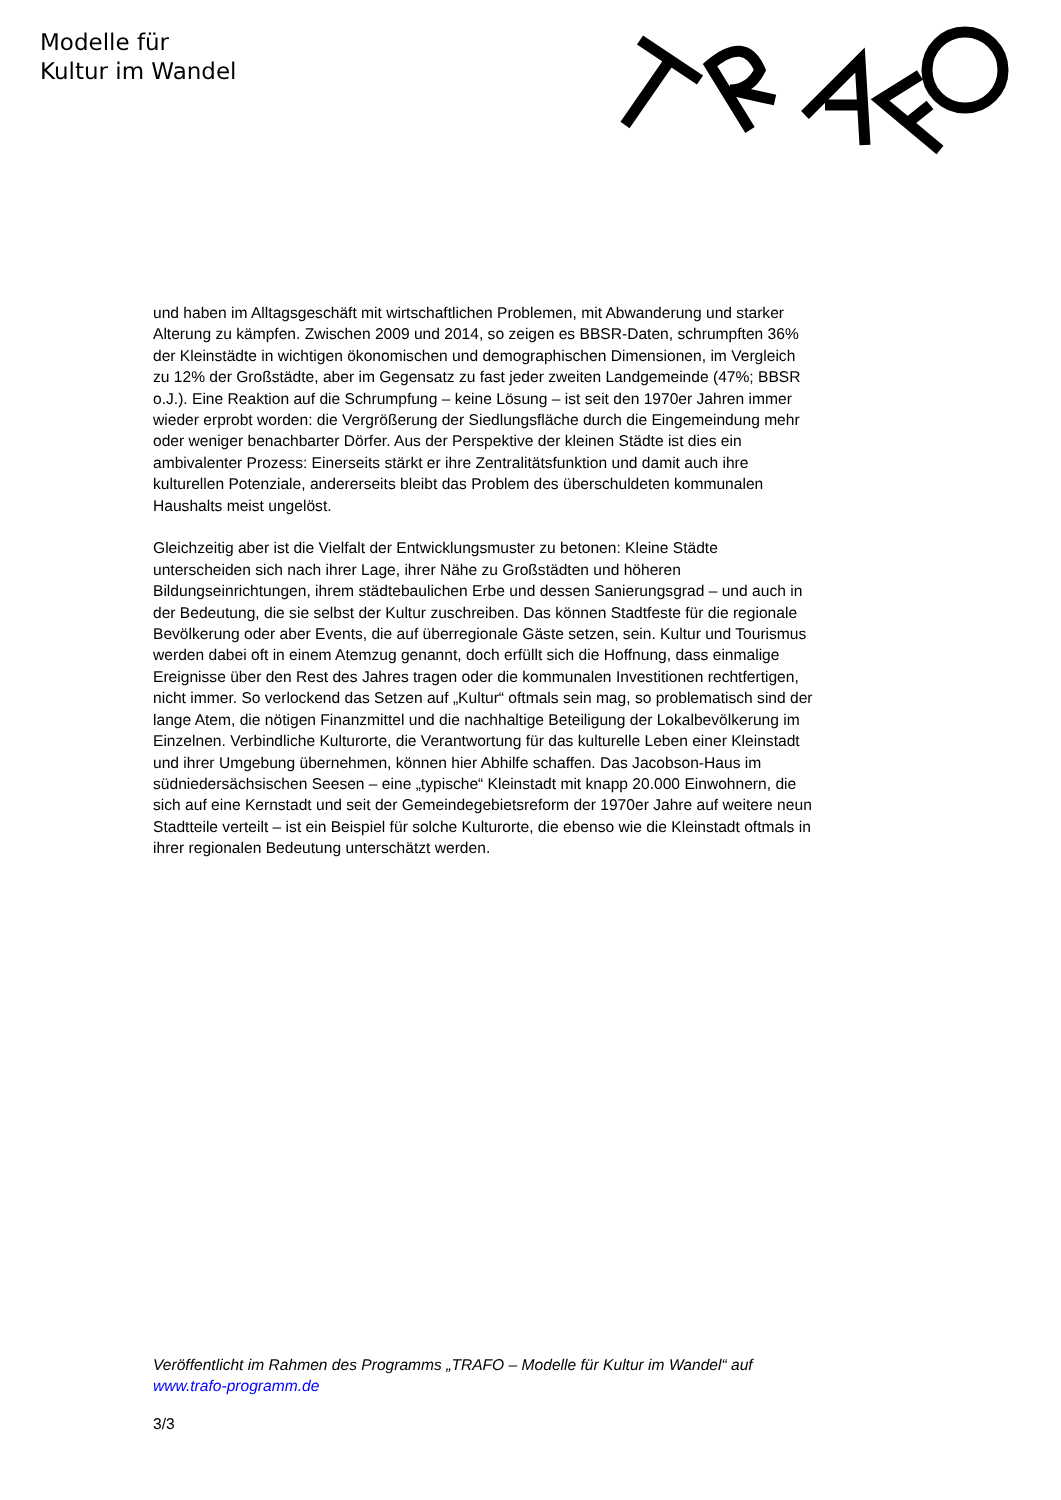Modelle für
Kultur im Wandel
und haben im Alltagsgeschäft mit wirtschaftlichen Problemen, mit Abwanderung und starker Alterung zu kämpfen. Zwischen 2009 und 2014, so zeigen es BBSR-Daten, schrumpften 36% der Kleinstädte in wichtigen ökonomischen und demographischen Dimensionen, im Vergleich zu 12% der Großstädte, aber im Gegensatz zu fast jeder zweiten Landgemeinde (47%; BBSR o.J.). Eine Reaktion auf die Schrumpfung – keine Lösung – ist seit den 1970er Jahren immer wieder erprobt worden: die Vergrößerung der Siedlungsfläche durch die Eingemeindung mehr oder weniger benachbarter Dörfer. Aus der Perspektive der kleinen Städte ist dies ein ambivalenter Prozess: Einerseits stärkt er ihre Zentralitätsfunktion und damit auch ihre kulturellen Potenziale, andererseits bleibt das Problem des überschuldeten kommunalen Haushalts meist ungelöst.
Gleichzeitig aber ist die Vielfalt der Entwicklungsmuster zu betonen: Kleine Städte unterscheiden sich nach ihrer Lage, ihrer Nähe zu Großstädten und höheren Bildungseinrichtungen, ihrem städtebaulichen Erbe und dessen Sanierungsgrad – und auch in der Bedeutung, die sie selbst der Kultur zuschreiben. Das können Stadtfeste für die regionale Bevölkerung oder aber Events, die auf überregionale Gäste setzen, sein. Kultur und Tourismus werden dabei oft in einem Atemzug genannt, doch erfüllt sich die Hoffnung, dass einmalige Ereignisse über den Rest des Jahres tragen oder die kommunalen Investitionen rechtfertigen, nicht immer. So verlockend das Setzen auf „Kultur“ oftmals sein mag, so problematisch sind der lange Atem, die nötigen Finanzmittel und die nachhaltige Beteiligung der Lokalbevölkerung im Einzelnen. Verbindliche Kulturorte, die Verantwortung für das kulturelle Leben einer Kleinstadt und ihrer Umgebung übernehmen, können hier Abhilfe schaffen. Das Jacobson-Haus im südniedersächsischen Seesen – eine „typische“ Kleinstadt mit knapp 20.000 Einwohnern, die sich auf eine Kernstadt und seit der Gemeindegebietsreform der 1970er Jahre auf weitere neun Stadtteile verteilt – ist ein Beispiel für solche Kulturorte, die ebenso wie die Kleinstadt oftmals in ihrer regionalen Bedeutung unterschätzt werden.
Veröffentlicht im Rahmen des Programms „TRAFO – Modelle für Kultur im Wandel“ auf www.trafo-programm.de
3/3